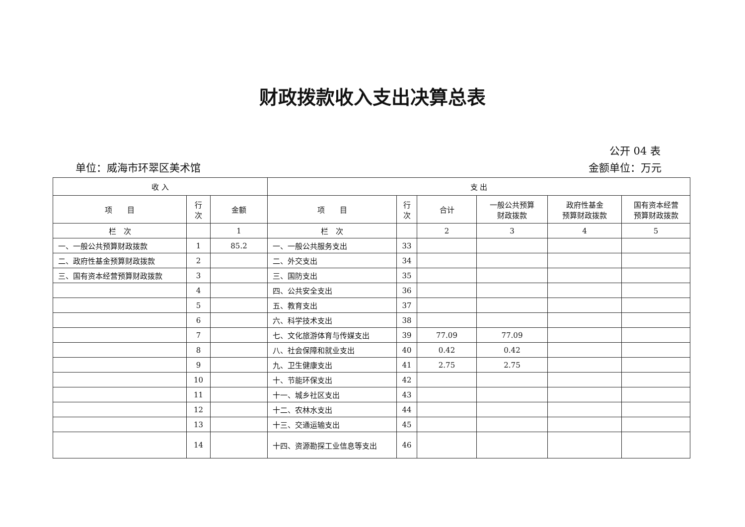财政拨款收入支出决算总表
公开 04 表
单位：威海市环翠区美术馆 金额单位：万元
| 收 入 | | | 支 出 | | | | | |
| --- | --- | --- | --- | --- | --- | --- | --- | --- |
| 项 目 | 行 次 | 金额 | 项 目 | 行 次 | 合计 | 一般公共预算 财政拨款 | 政府性基金 预算财政拨款 | 国有资本经营 预算财政拨款 |
| 栏 次 | | 1 | 栏 次 | | 2 | 3 | 4 | 5 |
| 一、一般公共预算财政拨款 | 1 | 85.2 | 一、一般公共服务支出 | 33 | | | | |
| 二、政府性基金预算财政拨款 | 2 | | 二、外交支出 | 34 | | | | |
| 三、国有资本经营预算财政拨款 | 3 | | 三、国防支出 | 35 | | | | |
| | 4 | | 四、公共安全支出 | 36 | | | | |
| | 5 | | 五、教育支出 | 37 | | | | |
| | 6 | | 六、科学技术支出 | 38 | | | | |
| | 7 | | 七、文化旅游体育与传媒支出 | 39 | 77.09 | 77.09 | | |
| | 8 | | 八、社会保障和就业支出 | 40 | 0.42 | 0.42 | | |
| | 9 | | 九、卫生健康支出 | 41 | 2.75 | 2.75 | | |
| | 10 | | 十、节能环保支出 | 42 | | | | |
| | 11 | | 十一、城乡社区支出 | 43 | | | | |
| | 12 | | 十二、农林水支出 | 44 | | | | |
| | 13 | | 十三、交通运输支出 | 45 | | | | |
| | 14 | | 十四、资源勘探工业信息等支出 | 46 | | | | |